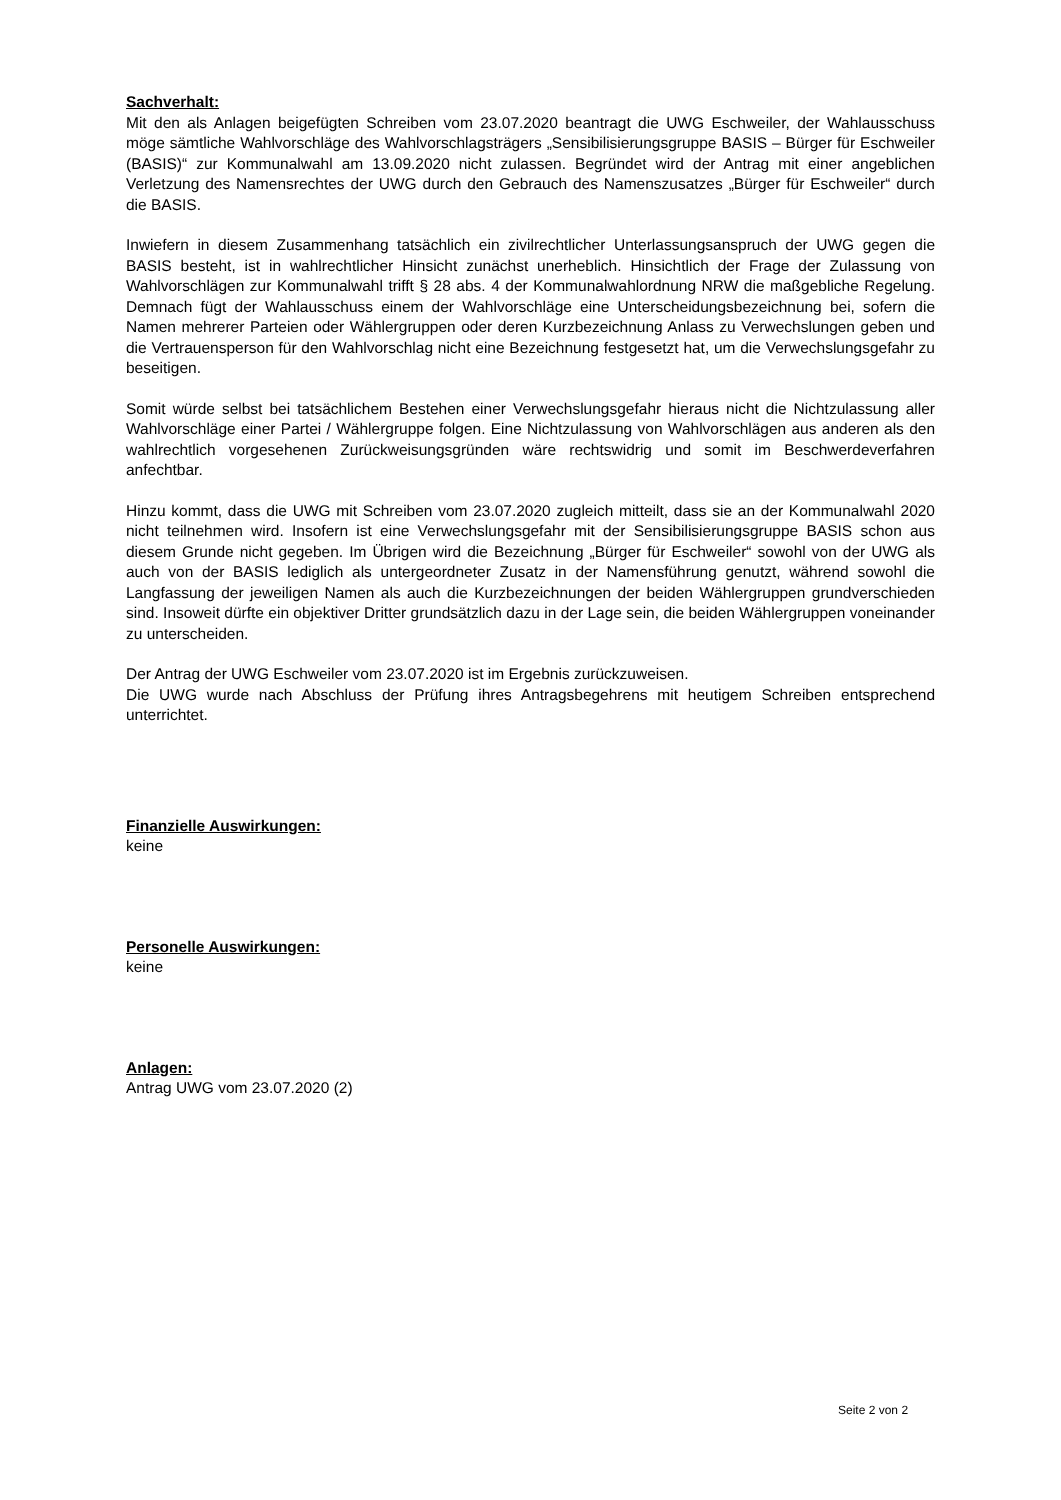Sachverhalt:
Mit den als Anlagen beigefügten Schreiben vom 23.07.2020 beantragt die UWG Eschweiler, der Wahlausschuss möge sämtliche Wahlvorschläge des Wahlvorschlagsträgers „Sensibilisierungsgruppe BASIS – Bürger für Eschweiler (BASIS)“ zur Kommunalwahl am 13.09.2020 nicht zulassen. Begründet wird der Antrag mit einer angeblichen Verletzung des Namensrechtes der UWG durch den Gebrauch des Namenszusatzes „Bürger für Eschweiler“ durch die BASIS.
Inwiefern in diesem Zusammenhang tatsächlich ein zivilrechtlicher Unterlassungsanspruch der UWG gegen die BASIS besteht, ist in wahlrechtlicher Hinsicht zunächst unerheblich. Hinsichtlich der Frage der Zulassung von Wahlvorschlägen zur Kommunalwahl trifft § 28 abs. 4 der Kommunalwahlordnung NRW die maßgebliche Regelung. Demnach fügt der Wahlausschuss einem der Wahlvorschläge eine Unterscheidungsbezeichnung bei, sofern die Namen mehrerer Parteien oder Wählergruppen oder deren Kurzbezeichnung Anlass zu Verwechslungen geben und die Vertrauensperson für den Wahlvorschlag nicht eine Bezeichnung festgesetzt hat, um die Verwechslungsgefahr zu beseitigen.
Somit würde selbst bei tatsächlichem Bestehen einer Verwechslungsgefahr hieraus nicht die Nichtzulassung aller Wahlvorschläge einer Partei / Wählergruppe folgen. Eine Nichtzulassung von Wahlvorschlägen aus anderen als den wahlrechtlich vorgesehenen Zurückweisungsgründen wäre rechtswidrig und somit im Beschwerdeverfahren anfechtbar.
Hinzu kommt, dass die UWG mit Schreiben vom 23.07.2020 zugleich mitteilt, dass sie an der Kommunalwahl 2020 nicht teilnehmen wird. Insofern ist eine Verwechslungsgefahr mit der Sensibilisierungsgruppe BASIS schon aus diesem Grunde nicht gegeben. Im Übrigen wird die Bezeichnung „Bürger für Eschweiler“ sowohl von der UWG als auch von der BASIS lediglich als untergeordneter Zusatz in der Namensführung genutzt, während sowohl die Langfassung der jeweiligen Namen als auch die Kurzbezeichnungen der beiden Wählergruppen grundverschieden sind. Insoweit dürfte ein objektiver Dritter grundsätzlich dazu in der Lage sein, die beiden Wählergruppen voneinander zu unterscheiden.
Der Antrag der UWG Eschweiler vom 23.07.2020 ist im Ergebnis zurückzuweisen.
Die UWG wurde nach Abschluss der Prüfung ihres Antragsbegehrens mit heutigem Schreiben entsprechend unterrichtet.
Finanzielle Auswirkungen:
keine
Personelle Auswirkungen:
keine
Anlagen:
Antrag UWG vom 23.07.2020 (2)
Seite 2 von 2